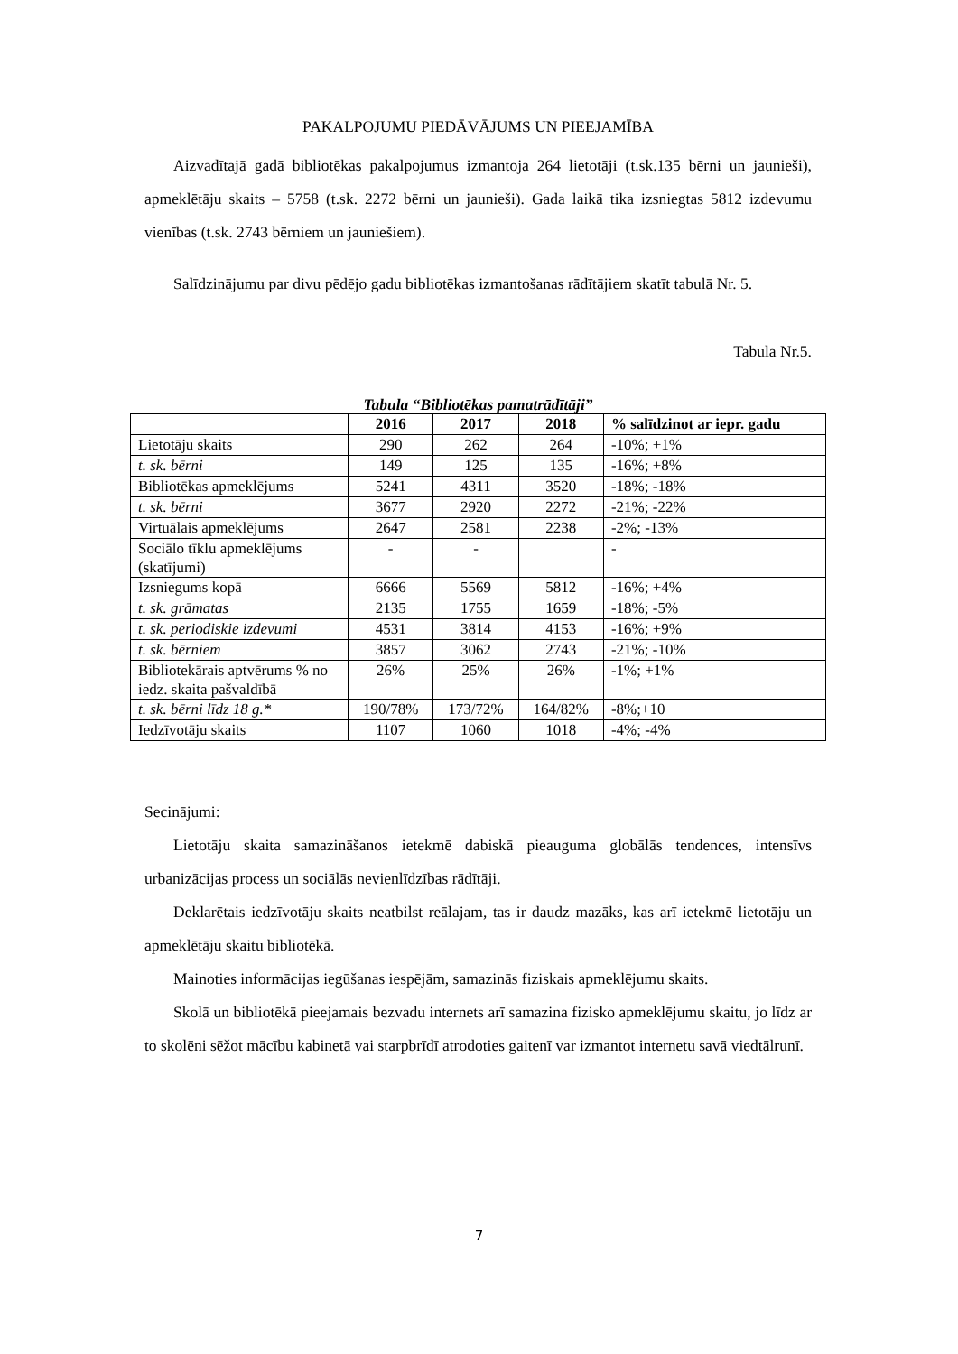PAKALPOJUMU PIEDĀVĀJUMS UN PIEEJAMĪBA
Aizvadītajā gadā bibliotēkas pakalpojumus izmantoja 264 lietotāji (t.sk.135 bērni un jaunieši), apmeklētāju skaits – 5758 (t.sk. 2272 bērni un jaunieši). Gada laikā tika izsniegtas 5812 izdevumu vienības (t.sk. 2743 bērniem un jauniešiem).
Salīdzinājumu par divu pēdējo gadu bibliotēkas izmantošanas rādītājiem skatīt tabulā Nr. 5.
Tabula Nr.5.
Tabula “Bibliotēkas pamatrādītāji”
| | 2016 | 2017 | 2018 | % salīdzinot ar iepr. gadu |
| --- | --- | --- | --- | --- |
| Lietotāju skaits | 290 | 262 | 264 | -10%; +1% |
| t. sk. bērni | 149 | 125 | 135 | -16%; +8% |
| Bibliotēkas apmeklējums | 5241 | 4311 | 3520 | -18%; -18% |
| t. sk. bērni | 3677 | 2920 | 2272 | -21%; -22% |
| Virtuālais apmeklējums | 2647 | 2581 | 2238 | -2%; -13% |
| Sociālo tīklu apmeklējums (skatījumi) | - | - | | - |
| Izsniegums kopā | 6666 | 5569 | 5812 | -16%; +4% |
| t. sk. grāmatas | 2135 | 1755 | 1659 | -18%; -5% |
| t. sk. periodiskie izdevumi | 4531 | 3814 | 4153 | -16%; +9% |
| t. sk. bērniem | 3857 | 3062 | 2743 | -21%; -10% |
| Bibliotekārais aptvērums % no iedz. skaita pašvaldībā | 26% | 25% | 26% | -1%; +1% |
| t. sk. bērni līdz 18 g.* | 190/78% | 173/72% | 164/82% | -8%;+10 |
| Iedzīvotāju skaits | 1107 | 1060 | 1018 | -4%; -4% |
Secinājumi:
Lietotāju skaita samazināšanos ietekmē dabiskā pieauguma globālās tendences, intensīvs urbanizācijas process un sociālās nevienlīdzības rādītāji.
Deklarētais iedzīvotāju skaits neatbilst reālajam, tas ir daudz mazāks, kas arī ietekmē lietotāju un apmeklētāju skaitu bibliotēkā.
Mainoties informācijas iegūšanas iespējām, samazinās fiziskais apmeklējumu skaits.
Skolā un bibliotēkā pieejamais bezvadu internets arī samazina fizisko apmeklējumu skaitu, jo līdz ar to skolēni sēžot mācību kabinetā vai starpbrīdī atrodoties gaitenī var izmantot internetu savā viedtālrunī.
7